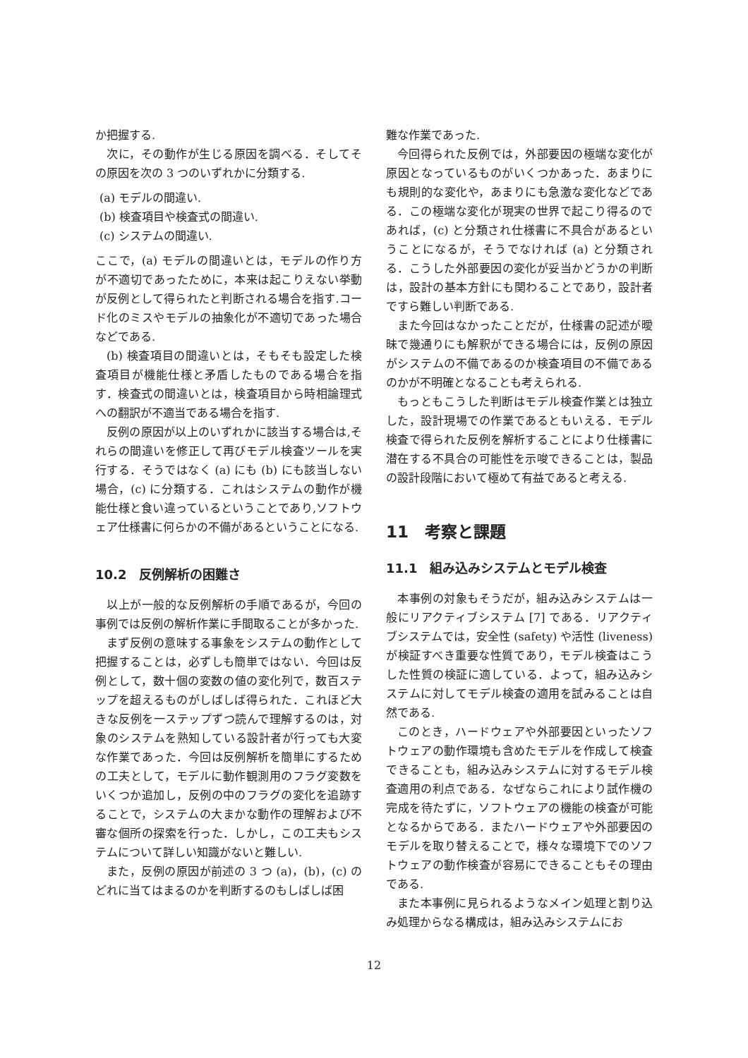か把握する.
次に，その動作が生じる原因を調べる．そしてその原因を次の 3 つのいずれかに分類する.
(a) モデルの間違い.
(b) 検査項目や検査式の間違い.
(c) システムの間違い.
ここで，(a) モデルの間違いとは，モデルの作り方が不適切であったために，本来は起こりえない挙動が反例として得られたと判断される場合を指す.コード化のミスやモデルの抽象化が不適切であった場合などである.
(b) 検査項目の間違いとは，そもそも設定した検査項目が機能仕様と矛盾したものである場合を指す．検査式の間違いとは，検査項目から時相論理式への翻訳が不適当である場合を指す.
反例の原因が以上のいずれかに該当する場合は,それらの間違いを修正して再びモデル検査ツールを実行する．そうではなく (a) にも (b) にも該当しない場合，(c) に分類する．これはシステムの動作が機能仕様と食い違っているということであり,ソフトウェア仕様書に何らかの不備があるということになる.
10.2　反例解析の困難さ
以上が一般的な反例解析の手順であるが，今回の事例では反例の解析作業に手間取ることが多かった.
まず反例の意味する事象をシステムの動作として把握することは，必ずしも簡単ではない．今回は反例として，数十個の変数の値の変化列で，数百ステップを超えるものがしばしば得られた．これほど大きな反例を一ステップずつ読んで理解するのは，対象のシステムを熟知している設計者が行っても大変な作業であった．今回は反例解析を簡単にするための工夫として，モデルに動作観測用のフラグ変数をいくつか追加し，反例の中のフラグの変化を追跡することで，システムの大まかな動作の理解および不審な個所の探索を行った．しかし，この工夫もシステムについて詳しい知識がないと難しい.
また，反例の原因が前述の 3 つ (a)，(b)，(c) のどれに当てはまるのかを判断するのもしばしば困
難な作業であった.
今回得られた反例では，外部要因の極端な変化が原因となっているものがいくつかあった．あまりにも規則的な変化や，あまりにも急激な変化などである．この極端な変化が現実の世界で起こり得るのであれば，(c) と分類され仕様書に不具合があるということになるが，そうでなければ (a) と分類される．こうした外部要因の変化が妥当かどうかの判断は，設計の基本方針にも関わることであり，設計者ですら難しい判断である.
また今回はなかったことだが，仕様書の記述が曖昧で幾通りにも解釈ができる場合には，反例の原因がシステムの不備であるのか検査項目の不備であるのかが不明確となることも考えられる.
もっともこうした判断はモデル検査作業とは独立した，設計現場での作業であるともいえる．モデル検査で得られた反例を解析することにより仕様書に潜在する不具合の可能性を示唆できることは，製品の設計段階において極めて有益であると考える.
11　考察と課題
11.1　組み込みシステムとモデル検査
本事例の対象もそうだが，組み込みシステムは一般にリアクティブシステム [7] である．リアクティブシステムでは，安全性 (safety) や活性 (liveness) が検証すべき重要な性質であり，モデル検査はこうした性質の検証に適している．よって，組み込みシステムに対してモデル検査の適用を試みることは自然である.
このとき，ハードウェアや外部要因といったソフトウェアの動作環境も含めたモデルを作成して検査できることも，組み込みシステムに対するモデル検査適用の利点である．なぜならこれにより試作機の完成を待たずに，ソフトウェアの機能の検査が可能となるからである．またハードウェアや外部要因のモデルを取り替えることで，様々な環境下でのソフトウェアの動作検査が容易にできることもその理由である.
また本事例に見られるようなメイン処理と割り込み処理からなる構成は，組み込みシステムにお
12